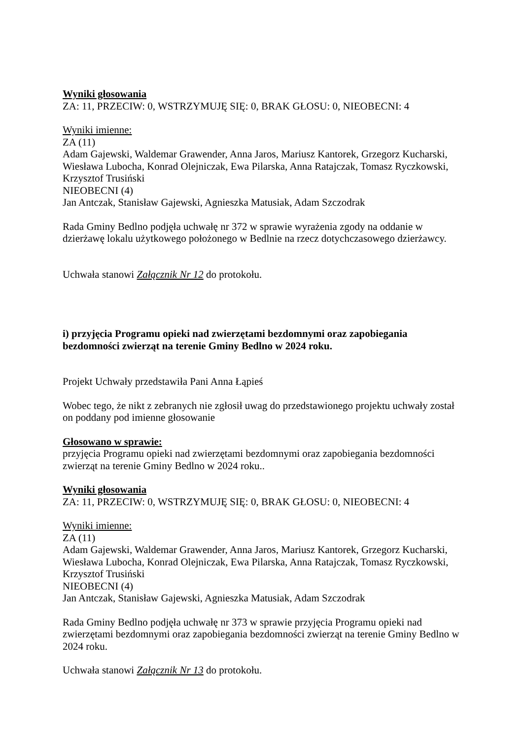Wyniki głosowania
ZA: 11, PRZECIW: 0, WSTRZYMUJĘ SIĘ: 0, BRAK GŁOSU: 0, NIEOBECNI: 4
Wyniki imienne:
ZA (11)
Adam Gajewski, Waldemar Grawender, Anna Jaros, Mariusz Kantorek, Grzegorz Kucharski, Wiesława Lubocha, Konrad Olejniczak, Ewa Pilarska, Anna Ratajczak, Tomasz Ryczkowski, Krzysztof Trusiński
NIEOBECNI (4)
Jan Antczak, Stanisław Gajewski, Agnieszka Matusiak, Adam Szczodrak
Rada Gminy Bedlno podjęła uchwałę nr 372 w sprawie wyrażenia zgody na oddanie w dzierżawę lokalu użytkowego położonego w Bedlnie na rzecz dotychczasowego dzierżawcy.
Uchwała stanowi Załącznik Nr 12 do protokołu.
i) przyjęcia Programu opieki nad zwierzętami bezdomnymi oraz zapobiegania bezdomności zwierząt na terenie Gminy Bedlno w 2024 roku.
Projekt Uchwały przedstawiła Pani Anna Łąpieś
Wobec tego, że nikt z zebranych nie zgłosił uwag do przedstawionego projektu uchwały został on poddany pod imienne głosowanie
Głosowano w sprawie:
przyjęcia Programu opieki nad zwierzętami bezdomnymi oraz zapobiegania bezdomności zwierząt na terenie Gminy Bedlno w 2024 roku..
Wyniki głosowania
ZA: 11, PRZECIW: 0, WSTRZYMUJĘ SIĘ: 0, BRAK GŁOSU: 0, NIEOBECNI: 4
Wyniki imienne:
ZA (11)
Adam Gajewski, Waldemar Grawender, Anna Jaros, Mariusz Kantorek, Grzegorz Kucharski, Wiesława Lubocha, Konrad Olejniczak, Ewa Pilarska, Anna Ratajczak, Tomasz Ryczkowski, Krzysztof Trusiński
NIEOBECNI (4)
Jan Antczak, Stanisław Gajewski, Agnieszka Matusiak, Adam Szczodrak
Rada Gminy Bedlno podjęła uchwałę nr 373 w sprawie przyjęcia Programu opieki nad zwierzętami bezdomnymi oraz zapobiegania bezdomności zwierząt na terenie Gminy Bedlno w 2024 roku.
Uchwała stanowi Załącznik Nr 13 do protokołu.